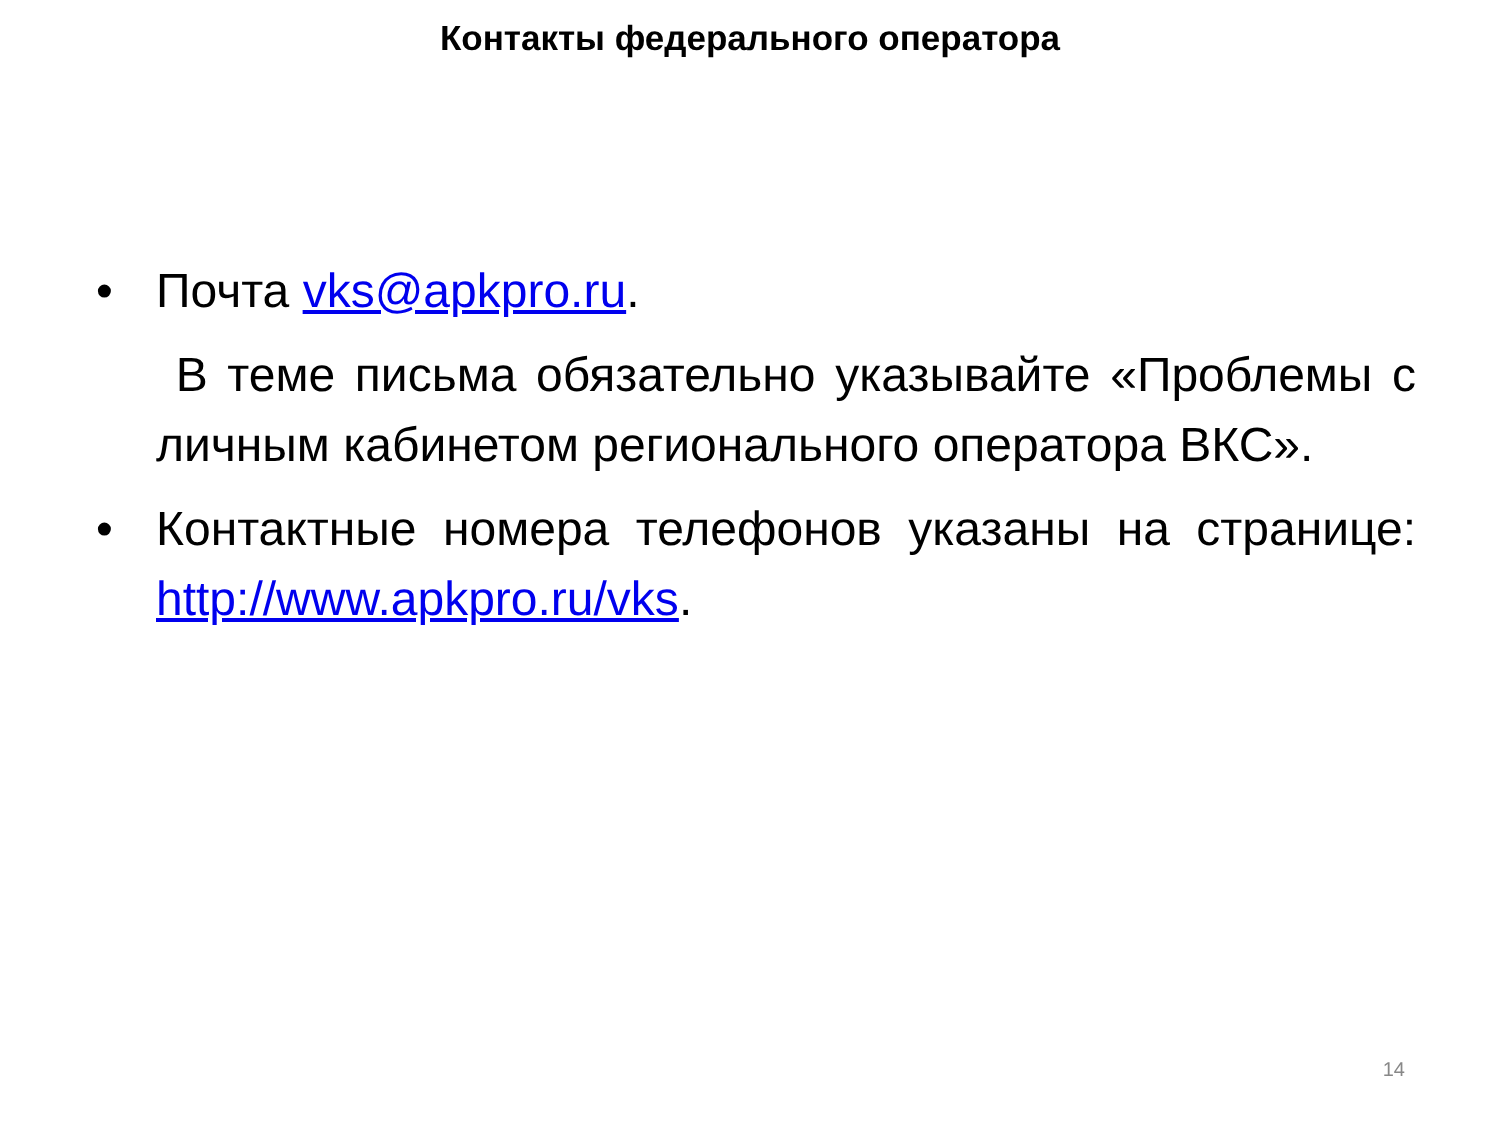Контакты федерального оператора
• Почта vks@apkpro.ru.
В теме письма обязательно указывайте «Проблемы с личным кабинетом регионального оператора ВКС».
• Контактные номера телефонов указаны на странице: http://www.apkpro.ru/vks.
14